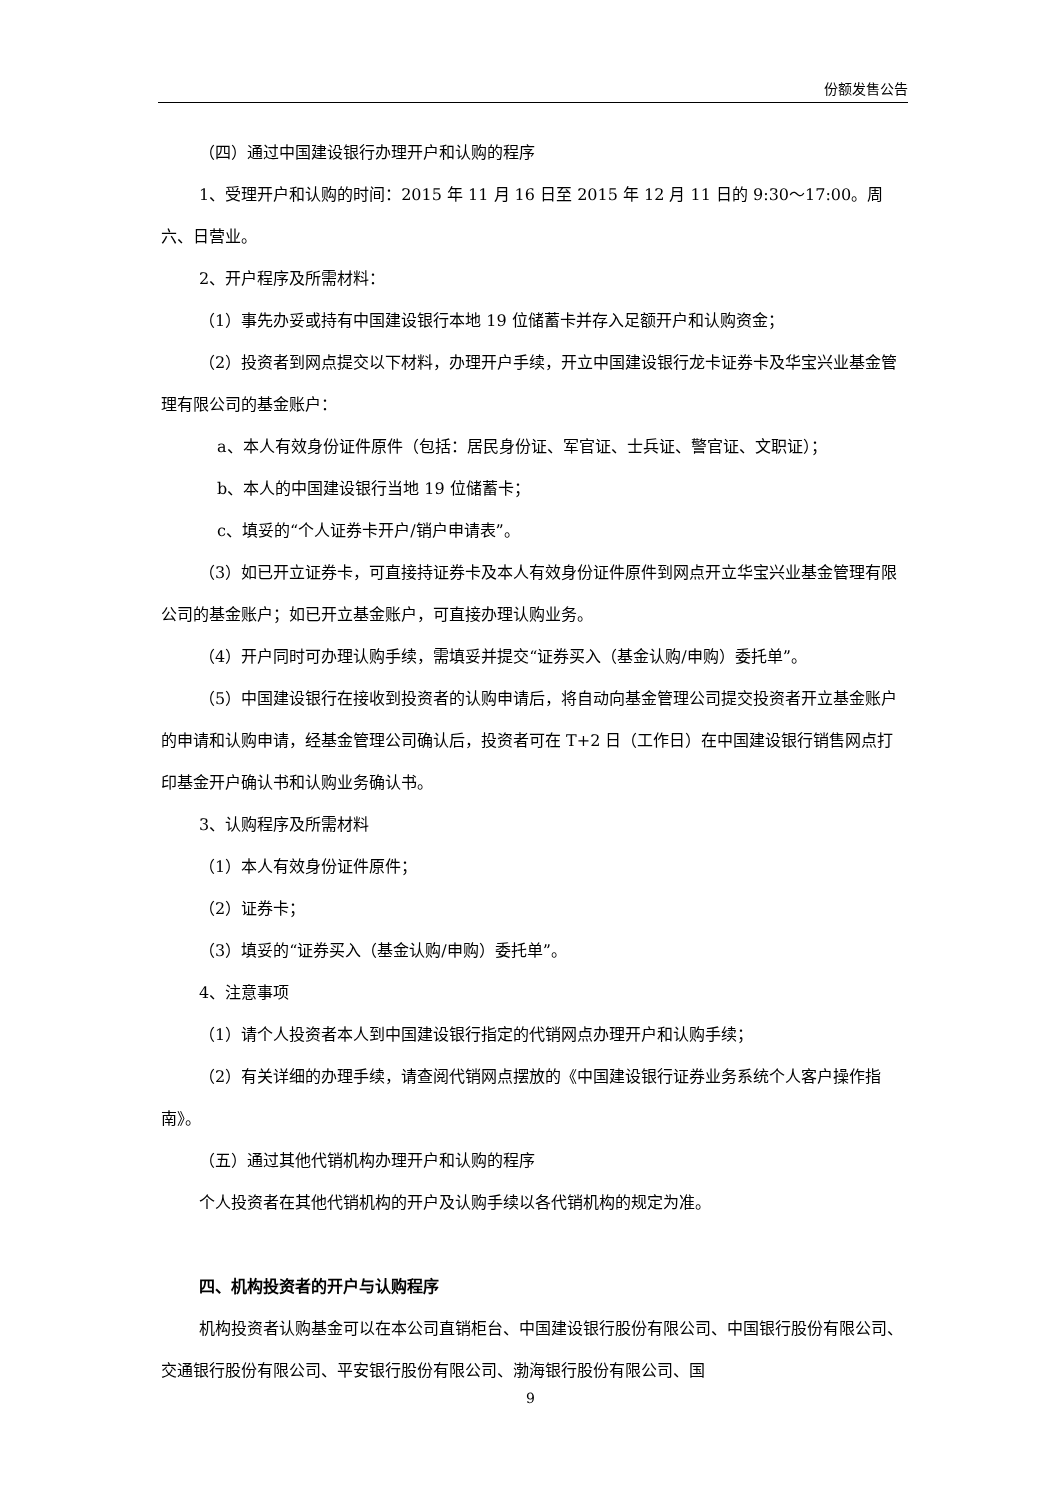份额发售公告
（四）通过中国建设银行办理开户和认购的程序
1、受理开户和认购的时间：2015 年 11 月 16 日至 2015 年 12 月 11 日的 9:30～17:00。周六、日营业。
2、开户程序及所需材料：
（1）事先办妥或持有中国建设银行本地 19 位储蓄卡并存入足额开户和认购资金；
（2）投资者到网点提交以下材料，办理开户手续，开立中国建设银行龙卡证券卡及华宝兴业基金管理有限公司的基金账户：
a、本人有效身份证件原件（包括：居民身份证、军官证、士兵证、警官证、文职证）；
b、本人的中国建设银行当地 19 位储蓄卡；
c、填妥的“个人证券卡开户/销户申请表”。
（3）如已开立证券卡，可直接持证券卡及本人有效身份证件原件到网点开立华宝兴业基金管理有限公司的基金账户；如已开立基金账户，可直接办理认购业务。
（4）开户同时可办理认购手续，需填妥并提交“证券买入（基金认购/申购）委托单”。
（5）中国建设银行在接收到投资者的认购申请后，将自动向基金管理公司提交投资者开立基金账户的申请和认购申请，经基金管理公司确认后，投资者可在 T+2 日（工作日）在中国建设银行销售网点打印基金开户确认书和认购业务确认书。
3、认购程序及所需材料
（1）本人有效身份证件原件；
（2）证券卡；
（3）填妥的“证券买入（基金认购/申购）委托单”。
4、注意事项
（1）请个人投资者本人到中国建设银行指定的代销网点办理开户和认购手续；
（2）有关详细的办理手续，请查阅代销网点摆放的《中国建设银行证券业务系统个人客户操作指南》。
（五）通过其他代销机构办理开户和认购的程序
个人投资者在其他代销机构的开户及认购手续以各代销机构的规定为准。
四、机构投资者的开户与认购程序
机构投资者认购基金可以在本公司直销柜台、中国建设银行股份有限公司、中国银行股份有限公司、交通银行股份有限公司、平安银行股份有限公司、渤海银行股份有限公司、国
9